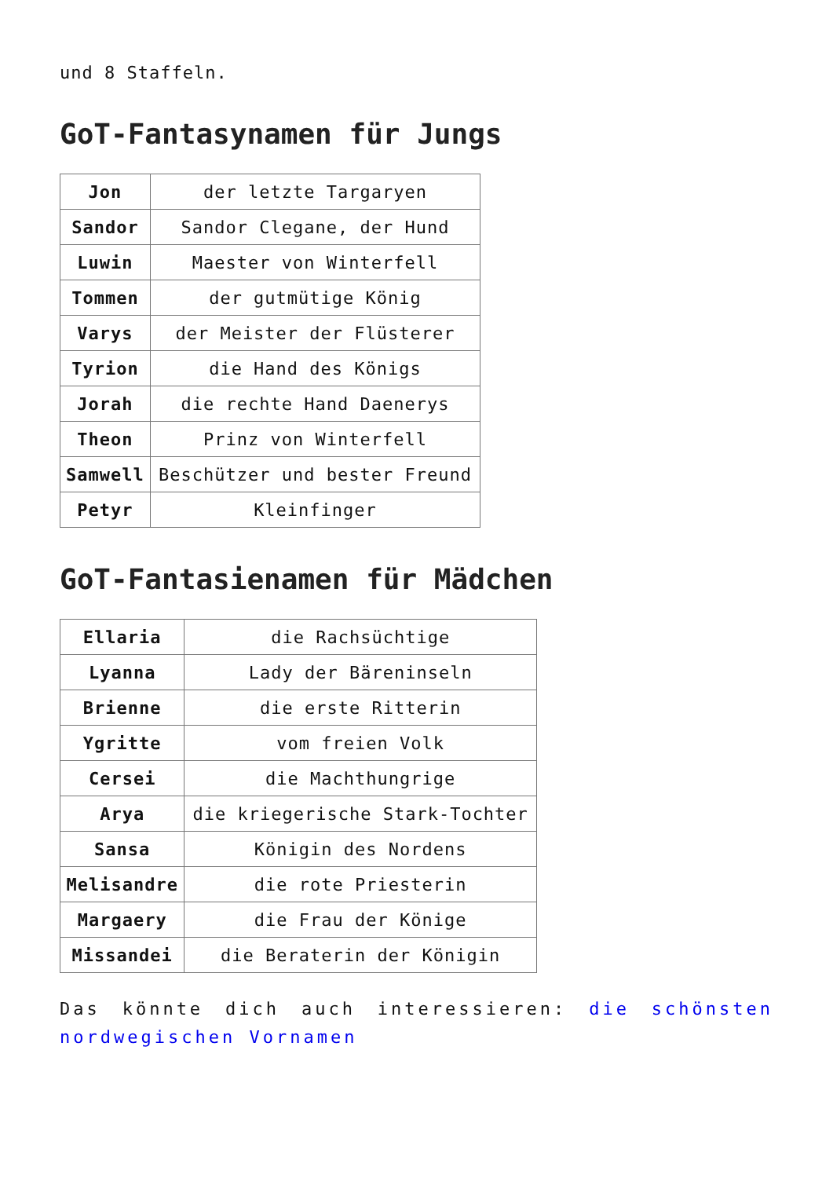und 8 Staffeln.
GoT-Fantasynamen für Jungs
| Jon | der letzte Targaryen |
| Sandor | Sandor Clegane, der Hund |
| Luwin | Maester von Winterfell |
| Tommen | der gutmütige König |
| Varys | der Meister der Flüsterer |
| Tyrion | die Hand des Königs |
| Jorah | die rechte Hand Daenerys |
| Theon | Prinz von Winterfell |
| Samwell | Beschützer und bester Freund |
| Petyr | Kleinfinger |
GoT-Fantasienamen für Mädchen
| Ellaria | die Rachsüchtige |
| Lyanna | Lady der Bäreninseln |
| Brienne | die erste Ritterin |
| Ygritte | vom freien Volk |
| Cersei | die Machthungrige |
| Arya | die kriegerische Stark-Tochter |
| Sansa | Königin des Nordens |
| Melisandre | die rote Priesterin |
| Margaery | die Frau der Könige |
| Missandei | die Beraterin der Königin |
Das könnte dich auch interessieren: die schönsten nordwegischen Vornamen